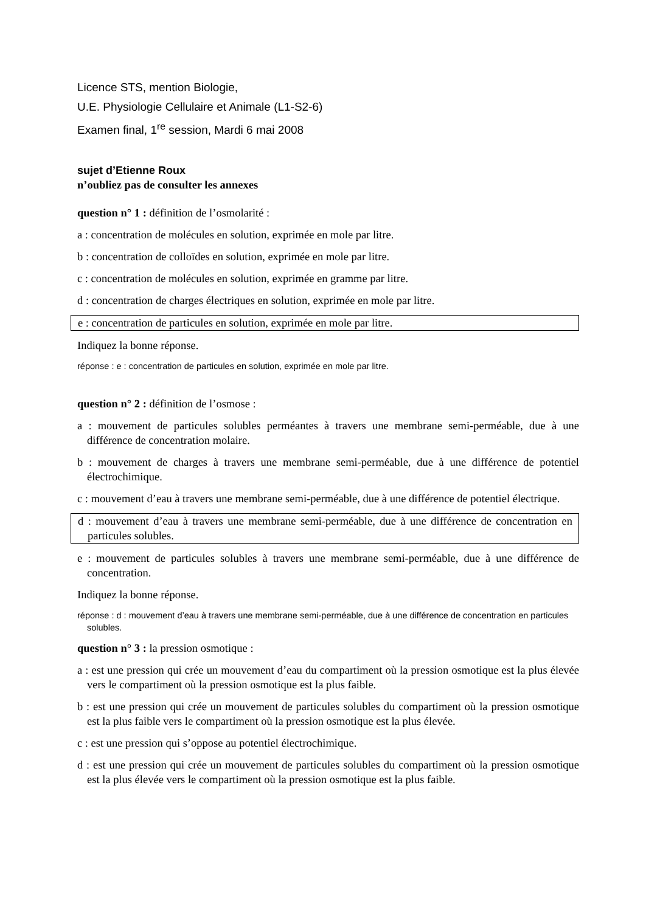Licence STS, mention Biologie,
U.E. Physiologie Cellulaire et Animale (L1-S2-6)
Examen final, 1<sup>re</sup> session, Mardi 6 mai 2008
sujet d’Etienne Roux
n’oubliez pas de consulter les annexes
question n° 1 : définition de l’osmolarité :
a : concentration de molécules en solution, exprimée en mole par litre.
b : concentration de colloïdes en solution, exprimée en mole par litre.
c : concentration de molécules en solution, exprimée en gramme par litre.
d : concentration de charges électriques en solution, exprimée en mole par litre.
e : concentration de particules en solution, exprimée en mole par litre.
Indiquez la bonne réponse.
réponse : e : concentration de particules en solution, exprimée en mole par litre.
question n° 2 : définition de l’osmose :
a : mouvement de particules solubles perméantes à travers une membrane semi-perméable, due à une différence de concentration molaire.
b : mouvement de charges à travers une membrane semi-perméable, due à une différence de potentiel électrochimique.
c : mouvement d’eau à travers une membrane semi-perméable, due à une différence de potentiel électrique.
d : mouvement d’eau à travers une membrane semi-perméable, due à une différence de concentration en particules solubles.
e : mouvement de particules solubles à travers une membrane semi-perméable, due à une différence de concentration.
Indiquez la bonne réponse.
réponse : d : mouvement d’eau à travers une membrane semi-perméable, due à une différence de concentration en particules solubles.
question n° 3 : la pression osmotique :
a : est une pression qui crée un mouvement d’eau du compartiment où la pression osmotique est la plus élevée vers le compartiment où la pression osmotique est la plus faible.
b : est une pression qui crée un mouvement de particules solubles du compartiment où la pression osmotique est la plus faible vers le compartiment où la pression osmotique est la plus élevée.
c : est une pression qui s’oppose au potentiel électrochimique.
d : est une pression qui crée un mouvement de particules solubles du compartiment où la pression osmotique est la plus élevée vers le compartiment où la pression osmotique est la plus faible.